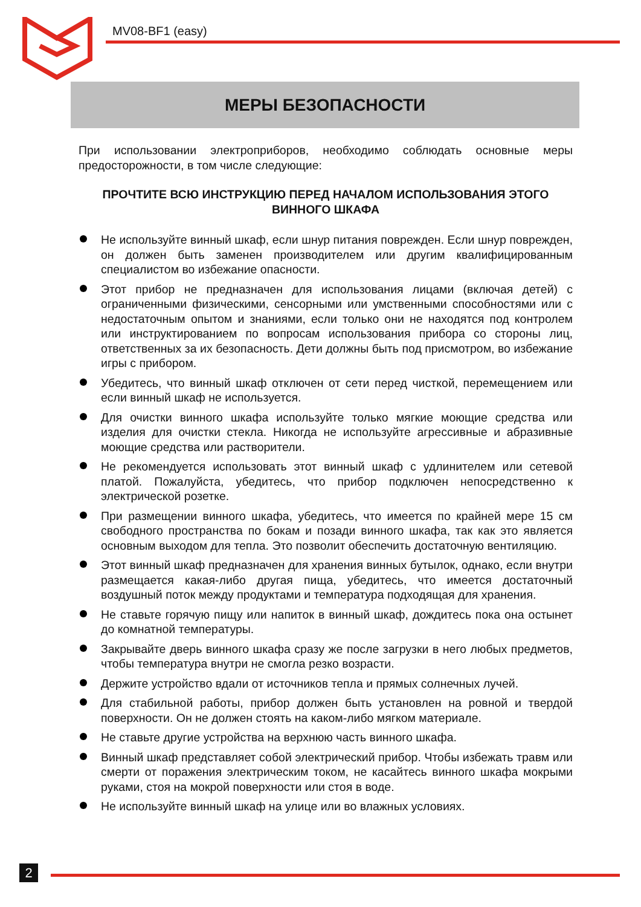MV08-BF1 (easy)
МЕРЫ БЕЗОПАСНОСТИ
При использовании электроприборов, необходимо соблюдать основные меры предосторожности, в том числе следующие:
ПРОЧТИТЕ ВСЮ ИНСТРУКЦИЮ ПЕРЕД НАЧАЛОМ ИСПОЛЬЗОВАНИЯ ЭТОГО ВИННОГО ШКАФА
Не используйте винный шкаф, если шнур питания поврежден. Если шнур поврежден, он должен быть заменен производителем или другим квалифицированным специалистом во избежание опасности.
Этот прибор не предназначен для использования лицами (включая детей) с ограниченными физическими, сенсорными или умственными способностями или с недостаточным опытом и знаниями, если только они не находятся под контролем или инструктированием по вопросам использования прибора со стороны лиц, ответственных за их безопасность. Дети должны быть под присмотром, во избежание игры с прибором.
Убедитесь, что винный шкаф отключен от сети перед чисткой, перемещением или если винный шкаф не используется.
Для очистки винного шкафа используйте только мягкие моющие средства или изделия для очистки стекла. Никогда не используйте агрессивные и абразивные моющие средства или растворители.
Не рекомендуется использовать этот винный шкаф с удлинителем или сетевой платой. Пожалуйста, убедитесь, что прибор подключен непосредственно к электрической розетке.
При размещении винного шкафа, убедитесь, что имеется по крайней мере 15 см свободного пространства по бокам и позади винного шкафа, так как это является основным выходом для тепла. Это позволит обеспечить достаточную вентиляцию.
Этот винный шкаф предназначен для хранения винных бутылок, однако, если внутри размещается какая-либо другая пища, убедитесь, что имеется достаточный воздушный поток между продуктами и температура подходящая для хранения.
Не ставьте горячую пищу или напиток в винный шкаф, дождитесь пока она остынет до комнатной температуры.
Закрывайте дверь винного шкафа сразу же после загрузки в него любых предметов, чтобы температура внутри не смогла резко возрасти.
Держите устройство вдали от источников тепла и прямых солнечных лучей.
Для стабильной работы, прибор должен быть установлен на ровной и твердой поверхности. Он не должен стоять на каком-либо мягком материале.
Не ставьте другие устройства на верхнюю часть винного шкафа.
Винный шкаф представляет собой электрический прибор. Чтобы избежать травм или смерти от поражения электрическим током, не касайтесь винного шкафа мокрыми руками, стоя на мокрой поверхности или стоя в воде.
Не используйте винный шкаф на улице или во влажных условиях.
2